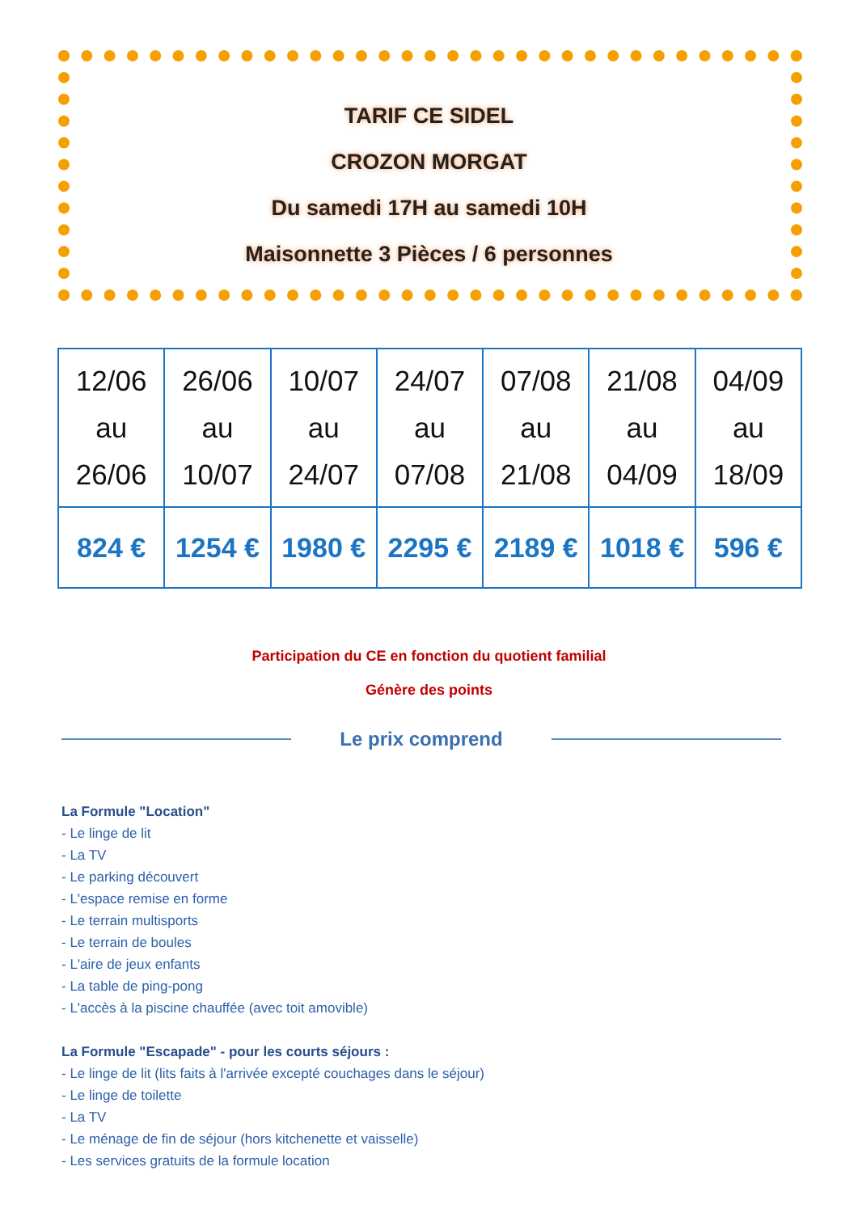TARIF CE SIDEL
CROZON MORGAT
Du samedi 17H au samedi 10H
Maisonnette 3 Pièces / 6 personnes
| 12/06 au 26/06 | 26/06 au 10/07 | 10/07 au 24/07 | 24/07 au 07/08 | 07/08 au 21/08 | 21/08 au 04/09 | 04/09 au 18/09 |
| 824 € | 1254 € | 1980 € | 2295 € | 2189 € | 1018 € | 596 € |
Participation du CE en fonction du quotient familial
Génère des points
Le prix comprend
La Formule "Location"
- Le linge de lit
- La TV
- Le parking découvert
- L'espace remise en forme
- Le terrain multisports
- Le terrain de boules
- L'aire de jeux enfants
- La table de ping-pong
- L'accès à la piscine chauffée (avec toit amovible)
La Formule "Escapade" - pour les courts séjours :
- Le linge de lit (lits faits à l'arrivée excepté couchages dans le séjour)
- Le linge de toilette
- La TV
- Le ménage de fin de séjour (hors kitchenette et vaisselle)
- Les services gratuits de la formule location